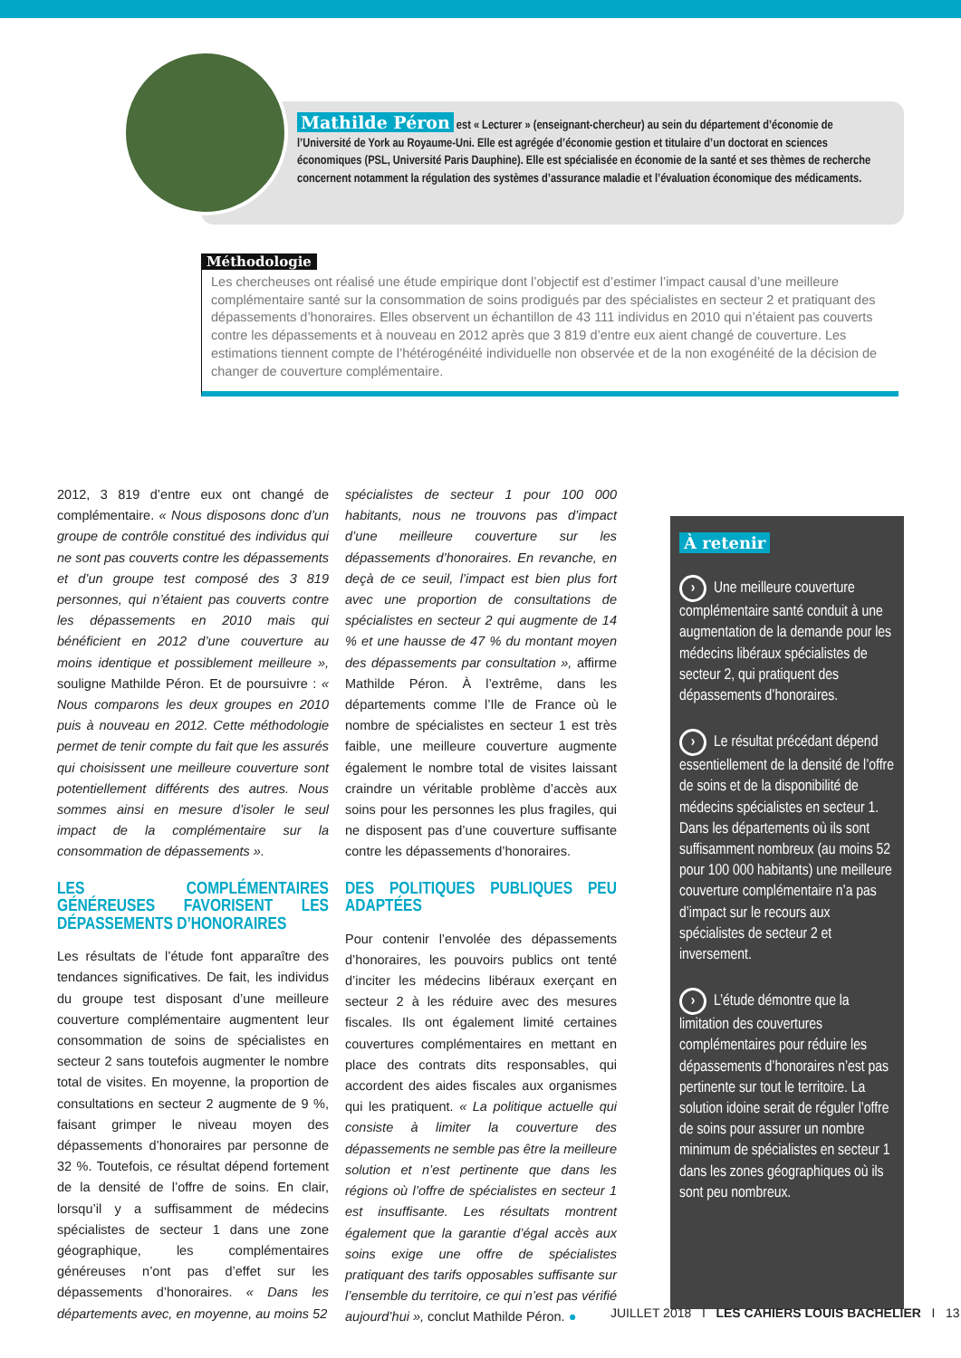Mathilde Péron est « Lecturer » (enseignant-chercheur) au sein du département d’économie de l’Université de York au Royaume-Uni. Elle est agrégée d’économie gestion et titulaire d’un doctorat en sciences économiques (PSL, Université Paris Dauphine). Elle est spécialisée en économie de la santé et ses thèmes de recherche concernent notamment la régulation des systèmes d’assurance maladie et l’évaluation économique des médicaments.
Méthodologie
Les chercheuses ont réalisé une étude empirique dont l’objectif est d’estimer l’impact causal d’une meilleure complémentaire santé sur la consommation de soins prodigués par des spécialistes en secteur 2 et pratiquant des dépassements d’honoraires. Elles observent un échantillon de 43 111 individus en 2010 qui n’étaient pas couverts contre les dépassements et à nouveau en 2012 après que 3 819 d’entre eux aient changé de couverture. Les estimations tiennent compte de l’hétérogénéité individuelle non observée et de la non exogénéité de la décision de changer de couverture complémentaire.
2012, 3 819 d’entre eux ont changé de complémentaire. « Nous disposons donc d’un groupe de contrôle constitué des individus qui ne sont pas couverts contre les dépassements et d’un groupe test composé des 3 819 personnes, qui n’étaient pas couverts contre les dépassements en 2010 mais qui bénéficient en 2012 d’une couverture au moins identique et possiblement meilleure », souligne Mathilde Péron. Et de poursuivre : « Nous comparons les deux groupes en 2010 puis à nouveau en 2012. Cette méthodologie permet de tenir compte du fait que les assurés qui choisissent une meilleure couverture sont potentiellement différents des autres. Nous sommes ainsi en mesure d’isoler le seul impact de la complémentaire sur la consommation de dépassements ».
LES COMPLÉMENTAIRES GÉNÉREUSES FAVORISENT LES DÉPASSEMENTS D’HONORAIRES
Les résultats de l’étude font apparaître des tendances significatives. De fait, les individus du groupe test disposant d’une meilleure couverture complémentaire augmentent leur consommation de soins de spécialistes en secteur 2 sans toutefois augmenter le nombre total de visites. En moyenne, la proportion de consultations en secteur 2 augmente de 9 %, faisant grimper le niveau moyen des dépassements d’honoraires par personne de 32 %. Toutefois, ce résultat dépend fortement de la densité de l’offre de soins. En clair, lorsqu’il y a suffisamment de médecins spécialistes de secteur 1 dans une zone géographique, les complémentaires généreuses n’ont pas d’effet sur les dépassements d’honoraires. « Dans les départements avec, en moyenne, au moins 52
spécialistes de secteur 1 pour 100 000 habitants, nous ne trouvons pas d’impact d’une meilleure couverture sur les dépassements d’honoraires. En revanche, en deçà de ce seuil, l’impact est bien plus fort avec une proportion de consultations de spécialistes en secteur 2 qui augmente de 14 % et une hausse de 47 % du montant moyen des dépassements par consultation », affirme Mathilde Péron. À l’extrême, dans les départements comme l’Ile de France où le nombre de spécialistes en secteur 1 est très faible, une meilleure couverture augmente également le nombre total de visites laissant craindre un véritable problème d’accès aux soins pour les personnes les plus fragiles, qui ne disposent pas d’une couverture suffisante contre les dépassements d’honoraires.
DES POLITIQUES PUBLIQUES PEU ADAPTÉES
Pour contenir l’envolée des dépassements d’honoraires, les pouvoirs publics ont tenté d’inciter les médecins libéraux exerçant en secteur 2 à les réduire avec des mesures fiscales. Ils ont également limité certaines couvertures complémentaires en mettant en place des contrats dits responsables, qui accordent des aides fiscales aux organismes qui les pratiquent. « La politique actuelle qui consiste à limiter la couverture des dépassements ne semble pas être la meilleure solution et n’est pertinente que dans les régions où l’offre de spécialistes en secteur 1 est insuffisante. Les résultats montrent également que la garantie d’égal accès aux soins exige une offre de spécialistes pratiquant des tarifs opposables suffisante sur l’ensemble du territoire, ce qui n’est pas vérifié aujourd’hui », conclut Mathilde Péron. ●
À retenir
› Une meilleure couverture complémentaire santé conduit à une augmentation de la demande pour les médecins libéraux spécialistes de secteur 2, qui pratiquent des dépassements d’honoraires.
› Le résultat précédant dépend essentiellement de la densité de l’offre de soins et de la disponibilité de médecins spécialistes en secteur 1. Dans les départements où ils sont suffisamment nombreux (au moins 52 pour 100 000 habitants) une meilleure couverture complémentaire n’a pas d’impact sur le recours aux spécialistes de secteur 2 et inversement.
› L’étude démontre que la limitation des couvertures complémentaires pour réduire les dépassements d’honoraires n’est pas pertinente sur tout le territoire. La solution idoine serait de réguler l’offre de soins pour assurer un nombre minimum de spécialistes en secteur 1 dans les zones géographiques où ils sont peu nombreux.
JUILLET 2018 I LES CAHIERS LOUIS BACHELIER I 13